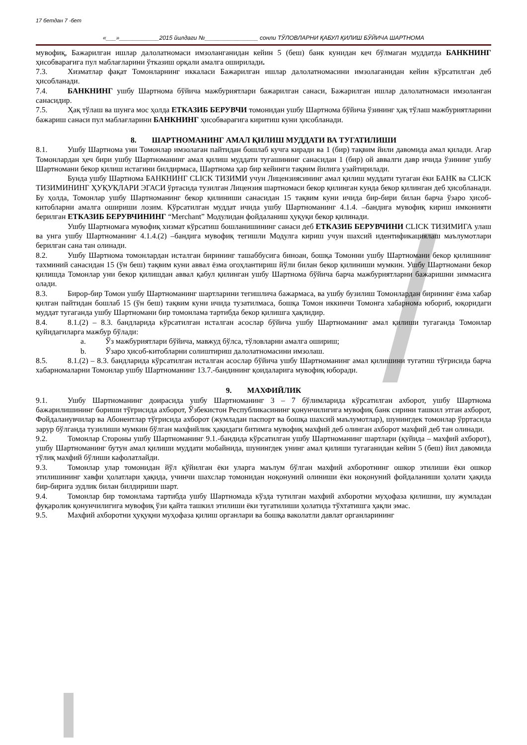17 бетдан 7 -бет
«___»____________2015 йилдаги №________________ сонли ТЎЛОВЛАРНИ ҚАБУЛ ҚИЛИШ БЎЙИЧА ШАРТНОМА
мувофиқ, Бажарилган ишлар далолатномаси имзолангани­дан кейин 5 (беш) банк кунидан кеч бўлмаган муддатда БАНКНИНГ ҳисобварағига пул маблағларини ўтказиш орқали амалга оширилади.
7.3. Хизматлар фақат Томонларнинг иккаласи Бажарилган ишлар далолатномасини имзолаганидан кейин кўрсатилган деб ҳисобланади.
7.4. БАНКНИНГ ушбу Шартнома бўйича мажбуриятлари бажарилган санаси, Бажарилган ишлар далолатномаси имзоланган санасидир.
7.5. Ҳақ тўлаш ва шунга мос ҳолда ЕТКАЗИБ БЕРУВЧИ томонидан ушбу Шартнома бўйича ўзининг ҳақ тўлаш мажбуриятларини бажариш санаси пул маблағларини БАНКНИНГ ҳисобварағига киритиш куни ҳисобланади.
8. ШАРТНОМАНИНГ АМАЛ ҚИЛИШ МУДДАТИ ВА ТУГАТИЛИШИ
8.1. Ушбу Шартнома уни Томонлар имзолаган пайтидан бошлаб кучга киради ва 1 (бир) тақвим йили давомида амал қилади. Агар Томонлардан ҳеч бири ушбу Шартноманинг амал қилиш муддати тугашининг санасидан 1 (бир) ой аввалги давр ичида ўзининг ушбу Шартномани бекор қилиш истагини билдирмаса, Шартнома ҳар бир кейинги тақвим йилига узайтирилади.
Бунда ушбу Шартнома БАНКНИНГ CLICK ТИЗИМИ учун Лицензиясининг амал қилиш муддати тугаган ёки БАНК ва CLICK ТИЗИМИНИНГ ҲУҚУҚЛАРИ ЭГАСИ ўртасида тузилган Лицензия шартномаси бекор қилинган кунда бекор қилинган деб ҳисобланади. Бу ҳолда, Томонлар ушбу Шартноманинг бекор қилиниши санасидан 15 тақвим куни ичида бир-бири билан барча ўзаро ҳисоб-китобларни амалга ошириши лозим. Кўрсатилган муддат ичида ушбу Шартноманинг 4.1.4. –бандига мувофиқ кириш имконияти берилган ЕТКАЗИБ БЕРУВЧИНИНГ “Merchant” Модулидан фойдаланиш ҳуқуқи бекор қилинади.
Ушбу Шартномага мувофиқ хизмат кўрсатиш бошланишининг санаси деб ЕТКАЗИБ БЕРУВЧИНИ CLICK ТИЗИМИГА улаш ва унга ушбу Шартноманинг 4.1.4.(2) –бандига мувофиқ тегишли Модулга кириш учун шахсий идентификациялаш маълумотлари берилган сана тан олинади.
8.2. Ушбу Шартнома томонлардан исталган бирининг ташаббусига биноан, бошқа Томонни ушбу Шартномани бекор қилишнинг тахминий санасидан 15 (ўн беш) тақвим куни аввал ёзма огоҳлантириш йўли билан бекор қилиниши мумкин. Ушбу Шартномани бекор қилишда Томонлар уни бекор қилишдан аввал қабул қилинган ушбу Шартнома бўйича барча мажбуриятларни бажаришни зиммасига олади.
8.3. Бирор-бир Томон ушбу Шартноманинг шартларини тегишлича бажармаса, ва ушбу бузилиш Томонлардан бирининг ёзма хабар қилган пайтидан бошлаб 15 (ўн беш) тақвим куни ичида тузатилмаса, бошқа Томон иккинчи Томонга хабарнома юбориб, юқоридаги муддат тугаганда ушбу Шартномани бир томонлама тартибда бекор қилишга ҳақлидир.
8.4. 8.1.(2) – 8.3. бандларида кўрсатилган исталган асослар бўйича ушбу Шартноманинг амал қилиши тугаганда Томонлар қуйидагиларга мажбур бўлади:
a. Ўз мажбуриятлари бўйича, мавжуд бўлса, тўловларни амалга ошириш;
b. Ўзаро ҳисоб-китобларни солиштириш далолатномасини имзолаш.
8.5. 8.1.(2) – 8.3. бандларида кўрсатилган исталган асослар бўйича ушбу Шартноманинг амал қилишини тугатиш тўғрисида барча хабарномаларни Томонлар ушбу Шартноманинг 13.7.-бандининг қоидаларига мувофиқ юборади.
9. МАХФИЙЛИК
9.1. Ушбу Шартноманинг доирасида ушбу Шартноманинг 3 – 7 бўлимларида кўрсатилган ахборот, ушбу Шартнома бажарилишининг бориши тўғрисида ахборот, Ўзбекистон Республикасининг қонунчилигига мувофиқ банк сирини ташкил этган ахборот, Фойдаланувчилар ва Абонентлар тўғрисида ахборот (жумладан паспорт ва бошқа шахсий маълумотлар), шунингдек томонлар ўрртасида зарур бўлганда тузилиши мумкин бўлган махфийлик ҳақидаги битимга мувофиқ махфий деб олинган ахборот махфий деб тан олинади.
9.2. Томонлар Стороны ушбу Шартноманинг 9.1.-бандида кўрсатилган ушбу Шартноманинг шартлари (қуйида – махфий ахборот), ушбу Шартноманинг бутун амал қилиши муддати мобайнида, шунингдек унинг амал қилиши тугаганидан кейин 5 (беш) йил давомида тўлиқ махфий бўлиши кафолатлайди.
9.3. Томонлар улар томонидан йўл қўйилган ёки уларга маълум бўлган махфий ахборотнинг ошкор этилиши ёки ошкор этилишининг хавфи ҳолатлари ҳақида, учинчи шахслар томонидан ноқонуний олиниши ёки ноқонуний фойдаланиши ҳолати ҳақида бир-бирига зудлик билан билдириши шарт.
9.4. Томонлар бир томонлама тартибда ушбу Шартномада кўзда тутилган махфий ахборотни муҳофаза қилишни, шу жумладан фуқаролик қонунчилигига мувофиқ ўзи қайта ташкил этилиши ёки тугатилиши ҳолатида тўхтатишга ҳақли эмас.
9.5. Махфий ахборотни ҳуқуқни муҳофаза қилиш органлари ва бошқа ваколатли давлат органларининг